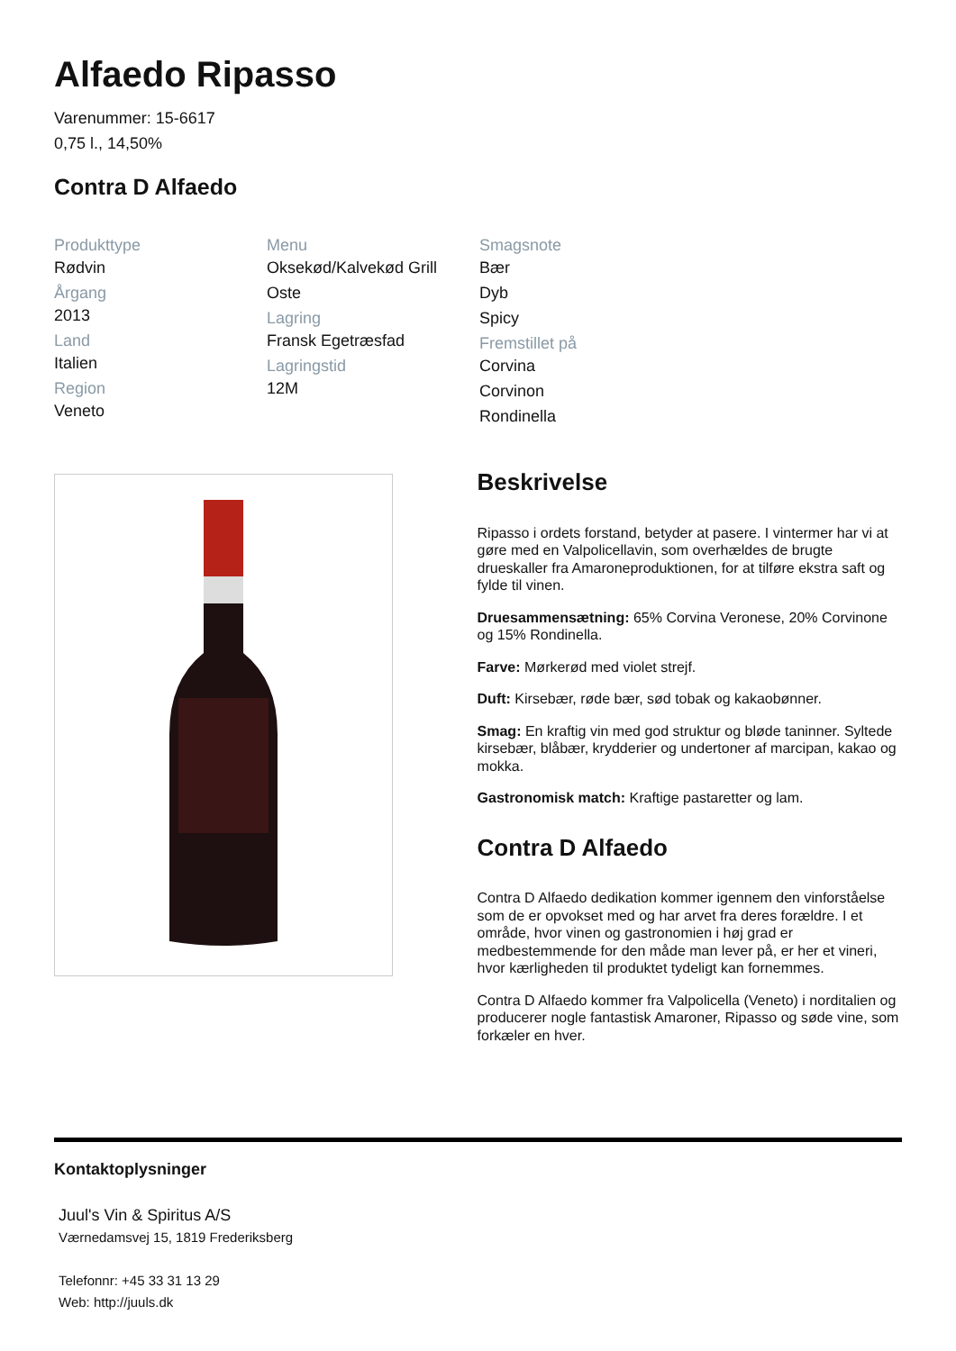Alfaedo Ripasso
Varenummer: 15-6617
0,75 l., 14,50%
Contra D Alfaedo
Produkttype
Rødvin
Årgang
2013
Land
Italien
Region
Veneto
Menu
Oksekød/Kalvekød Grill
Oste
Lagring
Fransk Egetræsfad
Lagringstid
12M
Smagsnote
Bær
Dyb
Spicy
Fremstillet på
Corvina
Corvinon
Rondinella
Beskrivelse
Ripasso i ordets forstand, betyder at pasere. I vintermer har vi at gøre med en Valpolicellavin, som overhældes de brugte drueskaller fra Amaroneproduktionen, for at tilføre ekstra saft og fylde til vinen.
Druesammensætning: 65% Corvina Veronese, 20% Corvinone og 15% Rondinella.
Farve: Mørkerød med violet strejf.
Duft: Kirsebær, røde bær, sød tobak og kakaobønner.
Smag: En kraftig vin med god struktur og bløde taninner. Syltede kirsebær, blåbær, krydderier og undertoner af marcipan, kakao og mokka.
Gastronomisk match: Kraftige pastaretter og lam.
Contra D Alfaedo
Contra D Alfaedo dedikation kommer igennem den vinforståelse som de er opvokset med og har arvet fra deres forældre. I et område, hvor vinen og gastronomien i høj grad er medbestemmende for den måde man lever på, er her et vineri, hvor kærligheden til produktet tydeligt kan fornemmes.
Contra D Alfaedo kommer fra Valpolicella (Veneto) i norditalien og producerer nogle fantastisk Amaroner, Ripasso og søde vine, som forkæler en hver.
Kontaktoplysninger
Juul's Vin & Spiritus A/S
Værnedamsvej 15, 1819 Frederiksberg
Telefonnr: +45 33 31 13 29
Web: http://juuls.dk